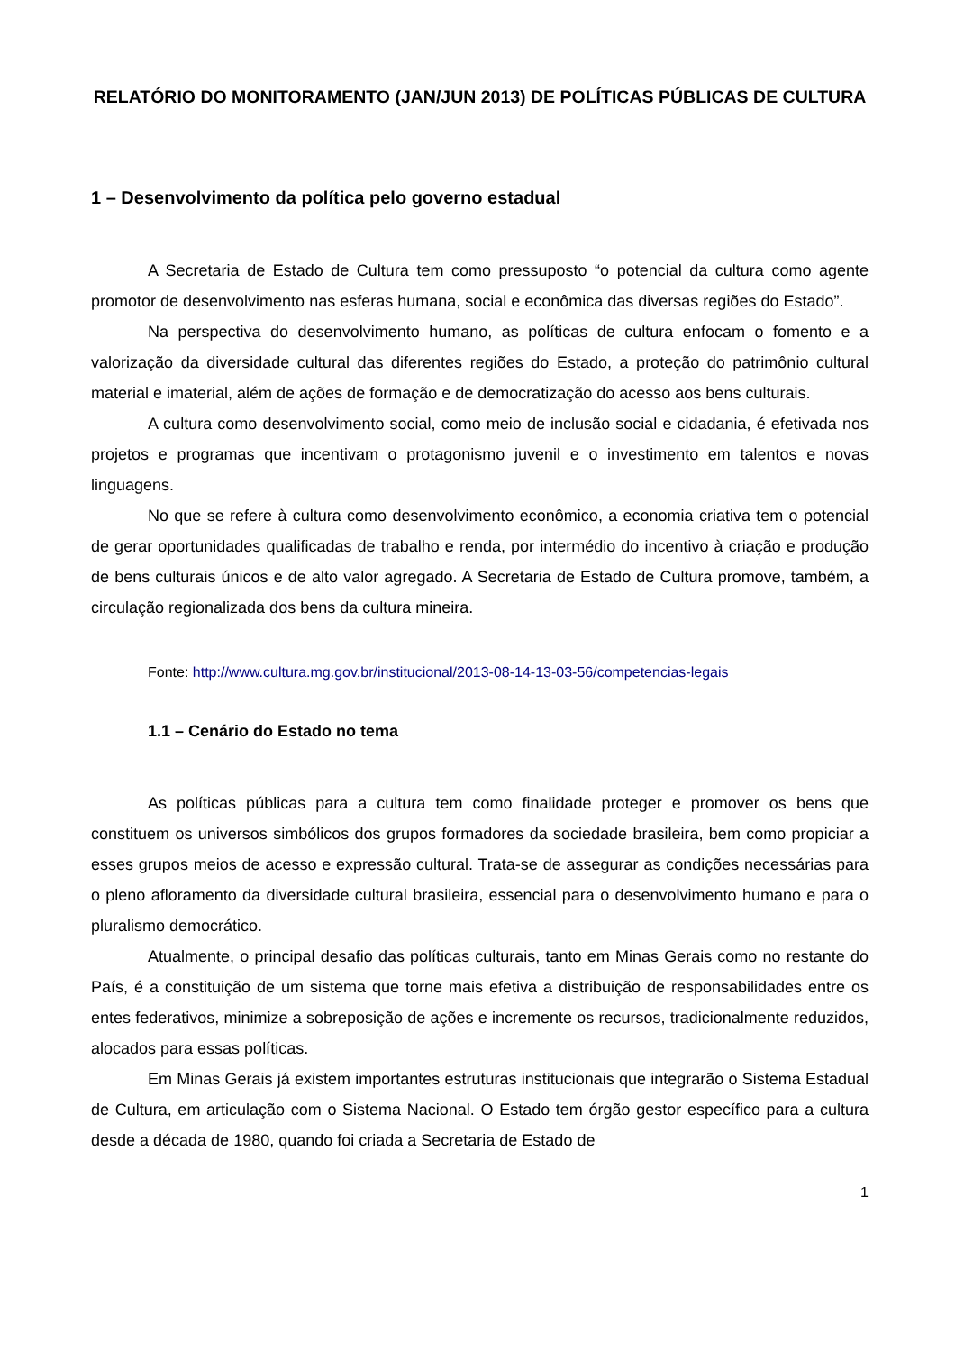RELATÓRIO DO MONITORAMENTO (JAN/JUN 2013) DE POLÍTICAS PÚBLICAS DE CULTURA
1 – Desenvolvimento da política pelo governo estadual
A Secretaria de Estado de Cultura tem como pressuposto “o potencial da cultura como agente promotor de desenvolvimento nas esferas humana, social e econômica das diversas regiões do Estado”.
Na perspectiva do desenvolvimento humano, as políticas de cultura enfocam o fomento e a valorização da diversidade cultural das diferentes regiões do Estado, a proteção do patrimônio cultural material e imaterial, além de ações de formação e de democratização do acesso aos bens culturais.
A cultura como desenvolvimento social, como meio de inclusão social e cidadania, é efetivada nos projetos e programas que incentivam o protagonismo juvenil e o investimento em talentos e novas linguagens.
No que se refere à cultura como desenvolvimento econômico, a economia criativa tem o potencial de gerar oportunidades qualificadas de trabalho e renda, por intermédio do incentivo à criação e produção de bens culturais únicos e de alto valor agregado. A Secretaria de Estado de Cultura promove, também, a circulação regionalizada dos bens da cultura mineira.
Fonte: http://www.cultura.mg.gov.br/institucional/2013-08-14-13-03-56/competencias-legais
1.1 – Cenário do Estado no tema
As políticas públicas para a cultura tem como finalidade proteger e promover os bens que constituem os universos simbólicos dos grupos formadores da sociedade brasileira, bem como propiciar a esses grupos meios de acesso e expressão cultural. Trata-se de assegurar as condições necessárias para o pleno afloramento da diversidade cultural brasileira, essencial para o desenvolvimento humano e para o pluralismo democrático.
Atualmente, o principal desafio das políticas culturais, tanto em Minas Gerais como no restante do País, é a constituição de um sistema que torne mais efetiva a distribuição de responsabilidades entre os entes federativos, minimize a sobreposição de ações e incremente os recursos, tradicionalmente reduzidos, alocados para essas políticas.
Em Minas Gerais já existem importantes estruturas institucionais que integrarão o Sistema Estadual de Cultura, em articulação com o Sistema Nacional. O Estado tem órgão gestor específico para a cultura desde a década de 1980, quando foi criada a Secretaria de Estado de
1